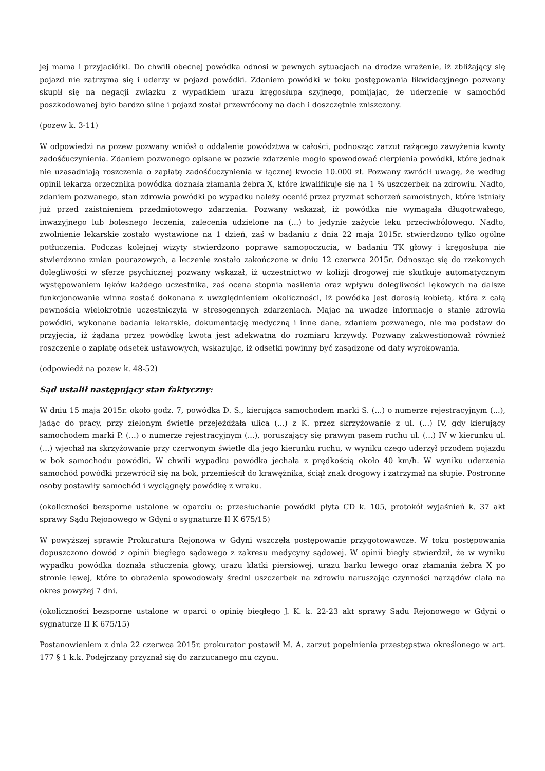jej mama i przyjaciółki. Do chwili obecnej powódka odnosi w pewnych sytuacjach na drodze wrażenie, iż zbliżający się pojazd nie zatrzyma się i uderzy w pojazd powódki. Zdaniem powódki w toku postępowania likwidacyjnego pozwany skupił się na negacji związku z wypadkiem urazu kręgosłupa szyjnego, pomijając, że uderzenie w samochód poszkodowanej było bardzo silne i pojazd został przewrócony na dach i doszczętnie zniszczony.
(pozew k. 3-11)
W odpowiedzi na pozew pozwany wniósł o oddalenie powództwa w całości, podnosząc zarzut rażącego zawyżenia kwoty zadośćuczynienia. Zdaniem pozwanego opisane w pozwie zdarzenie mogło spowodować cierpienia powódki, które jednak nie uzasadniają roszczenia o zapłatę zadośćuczynienia w łącznej kwocie 10.000 zł. Pozwany zwrócił uwagę, że według opinii lekarza orzecznika powódka doznała złamania żebra X, które kwalifikuje się na 1 % uszczerbek na zdrowiu. Nadto, zdaniem pozwanego, stan zdrowia powódki po wypadku należy ocenić przez pryzmat schorzeń samoistnych, które istniały już przed zaistnieniem przedmiotowego zdarzenia. Pozwany wskazał, iż powódka nie wymagała długotrwałego, inwazyjnego lub bolesnego leczenia, zalecenia udzielone na (...) to jedynie zażycie leku przeciwbólowego. Nadto, zwolnienie lekarskie zostało wystawione na 1 dzień, zaś w badaniu z dnia 22 maja 2015r. stwierdzono tylko ogólne potłuczenia. Podczas kolejnej wizyty stwierdzono poprawę samopoczucia, w badaniu TK głowy i kręgosłupa nie stwierdzono zmian pourazowych, a leczenie zostało zakończone w dniu 12 czerwca 2015r. Odnosząc się do rzekomych dolegliwości w sferze psychicznej pozwany wskazał, iż uczestnictwo w kolizji drogowej nie skutkuje automatycznym występowaniem lęków każdego uczestnika, zaś ocena stopnia nasilenia oraz wpływu dolegliwości lękowych na dalsze funkcjonowanie winna zostać dokonana z uwzględnieniem okoliczności, iż powódka jest dorosłą kobietą, która z całą pewnością wielokrotnie uczestniczyła w stresogennych zdarzeniach. Mając na uwadze informacje o stanie zdrowia powódki, wykonane badania lekarskie, dokumentację medyczną i inne dane, zdaniem pozwanego, nie ma podstaw do przyjęcia, iż żądana przez powódkę kwota jest adekwatna do rozmiaru krzywdy. Pozwany zakwestionował również roszczenie o zapłatę odsetek ustawowych, wskazując, iż odsetki powinny być zasądzone od daty wyrokowania.
(odpowiedź na pozew k. 48-52)
Sąd ustalił następujący stan faktyczny:
W dniu 15 maja 2015r. około godz. 7, powódka D. S., kierująca samochodem marki S. (...) o numerze rejestracyjnym (...), jadąc do pracy, przy zielonym świetle przejeżdżała ulicą (...) z K. przez skrzyżowanie z ul. (...) IV, gdy kierujący samochodem marki P. (...) o numerze rejestracyjnym (...), poruszający się prawym pasem ruchu ul. (...) IV w kierunku ul. (...) wjechał na skrzyżowanie przy czerwonym świetle dla jego kierunku ruchu, w wyniku czego uderzył przodem pojazdu w bok samochodu powódki. W chwili wypadku powódka jechała z prędkością około 40 km/h. W wyniku uderzenia samochód powódki przewrócił się na bok, przemieścił do krawężnika, ściął znak drogowy i zatrzymał na słupie. Postronne osoby postawiły samochód i wyciągnęły powódkę z wraku.
(okoliczności bezsporne ustalone w oparciu o: przesłuchanie powódki płyta CD k. 105, protokół wyjaśnień k. 37 akt sprawy Sądu Rejonowego w Gdyni o sygnaturze II K 675/15)
W powyższej sprawie Prokuratura Rejonowa w Gdyni wszczęła postępowanie przygotowawcze. W toku postępowania dopuszczono dowód z opinii biegłego sądowego z zakresu medycyny sądowej. W opinii biegły stwierdził, że w wyniku wypadku powódka doznała stłuczenia głowy, urazu klatki piersiowej, urazu barku lewego oraz złamania żebra X po stronie lewej, które to obrażenia spowodowały średni uszczerbek na zdrowiu naruszając czynności narządów ciała na okres powyżej 7 dni.
(okoliczności bezsporne ustalone w oparci o opinię biegłego J. K. k. 22-23 akt sprawy Sądu Rejonowego w Gdyni o sygnaturze II K 675/15)
Postanowieniem z dnia 22 czerwca 2015r. prokurator postawił M. A. zarzut popełnienia przestępstwa określonego w art. 177 § 1 k.k. Podejrzany przyznał się do zarzucanego mu czynu.